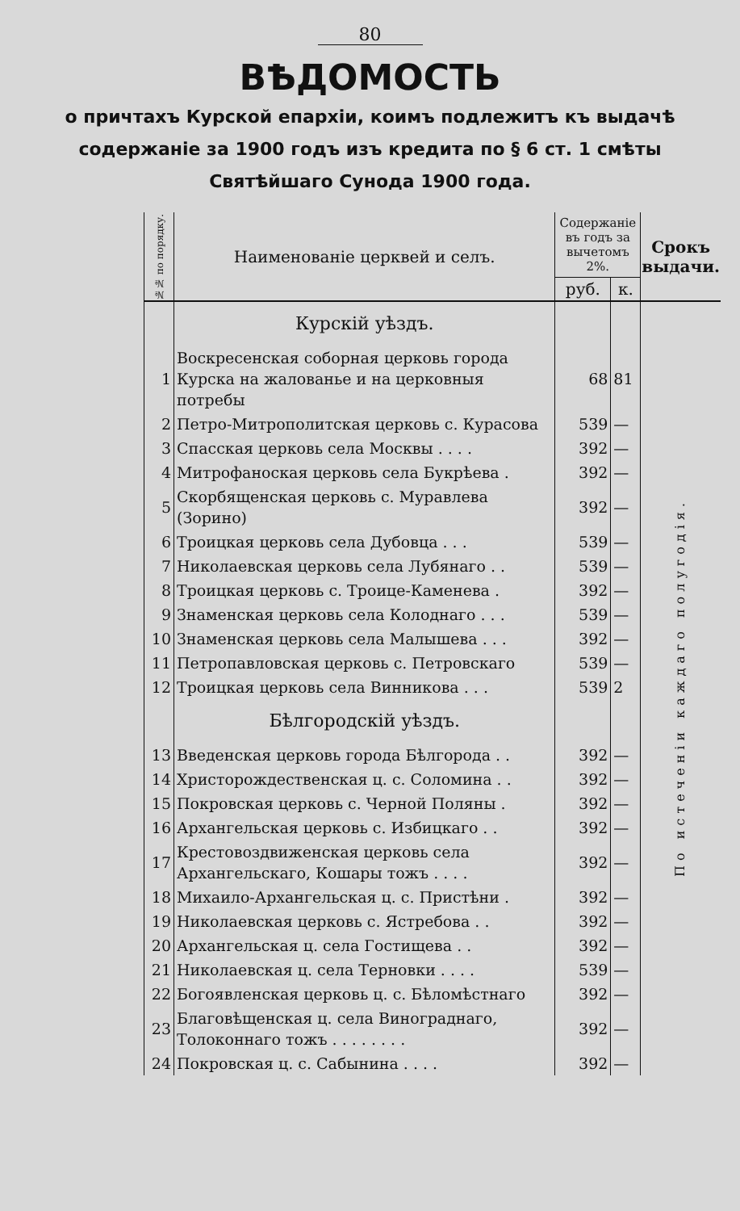80
ВѢДОМОСТЬ
о причтахъ Курской епархіи, коимъ подлежитъ къ выдачѣ содержаніе за 1900 годъ изъ кредита по § 6 ст. 1 смѣты Святѣйшаго Сунода 1900 года.
| №№ по порядку. | Наименованіе церквей и селъ. | Содержаніе въ годъ за вычетомъ 2%. | | Срокъ выдачи. |
| --- | --- | --- | --- | --- |
| | | руб. | к. | |
| | Курскій уѣздъ. | | | По истеченіи каждаго полугодія. |
| 1 | Воскресенская соборная церковь города Курска на жалованье и на церковныя потребы | 68 | 81 | |
| 2 | Петро-Митрополитская церковь с. Курасова | 539 | — | |
| 3 | Спасская церковь села Москвы . . . . | 392 | — | |
| 4 | Митрофаноская церковь села Букрѣева . | 392 | — | |
| 5 | Скорбященская церковь с. Муравлева (Зорино) | 392 | — | |
| 6 | Троицкая церковь села Дубовца . . . | 539 | — | |
| 7 | Николаевская церковь села Лубянаго . . | 539 | — | |
| 8 | Троицкая церковь с. Троице-Каменева . | 392 | — | |
| 9 | Знаменская церковь села Колоднаго . . . | 539 | — | |
| 10 | Знаменская церковь села Малышева . . . | 392 | — | |
| 11 | Петропавловская церковь с. Петровскаго | 539 | — | |
| 12 | Троицкая церковь села Винникова . . . | 539 | 2 | |
| | Бѣлгородскій уѣздъ. | | | |
| 13 | Введенская церковь города Бѣлгорода . . | 392 | — | |
| 14 | Христорождественская ц. с. Соломина . . | 392 | — | |
| 15 | Покровская церковь с. Черной Поляны . | 392 | — | |
| 16 | Архангельская церковь с. Избицкаго . . | 392 | — | |
| 17 | Крестовоздвиженская церковь села Архангельскаго, Кошары тожъ . . . . | 392 | — | |
| 18 | Михаило-Архангельская ц. с. Пристѣни . | 392 | — | |
| 19 | Николаевская церковь с. Ястребова . . | 392 | — | |
| 20 | Архангельская ц. села Гостищева . . | 392 | — | |
| 21 | Николаевская ц. села Терновки . . . . | 539 | — | |
| 22 | Богоявленская церковь ц. с. Бѣломѣстнаго | 392 | — | |
| 23 | Благовѣщенская ц. села Винограднаго, Толоконнаго тожъ . . . . . . . . | 392 | — | |
| 24 | Покровская ц. с. Сабынина . . . . | 392 | — | |